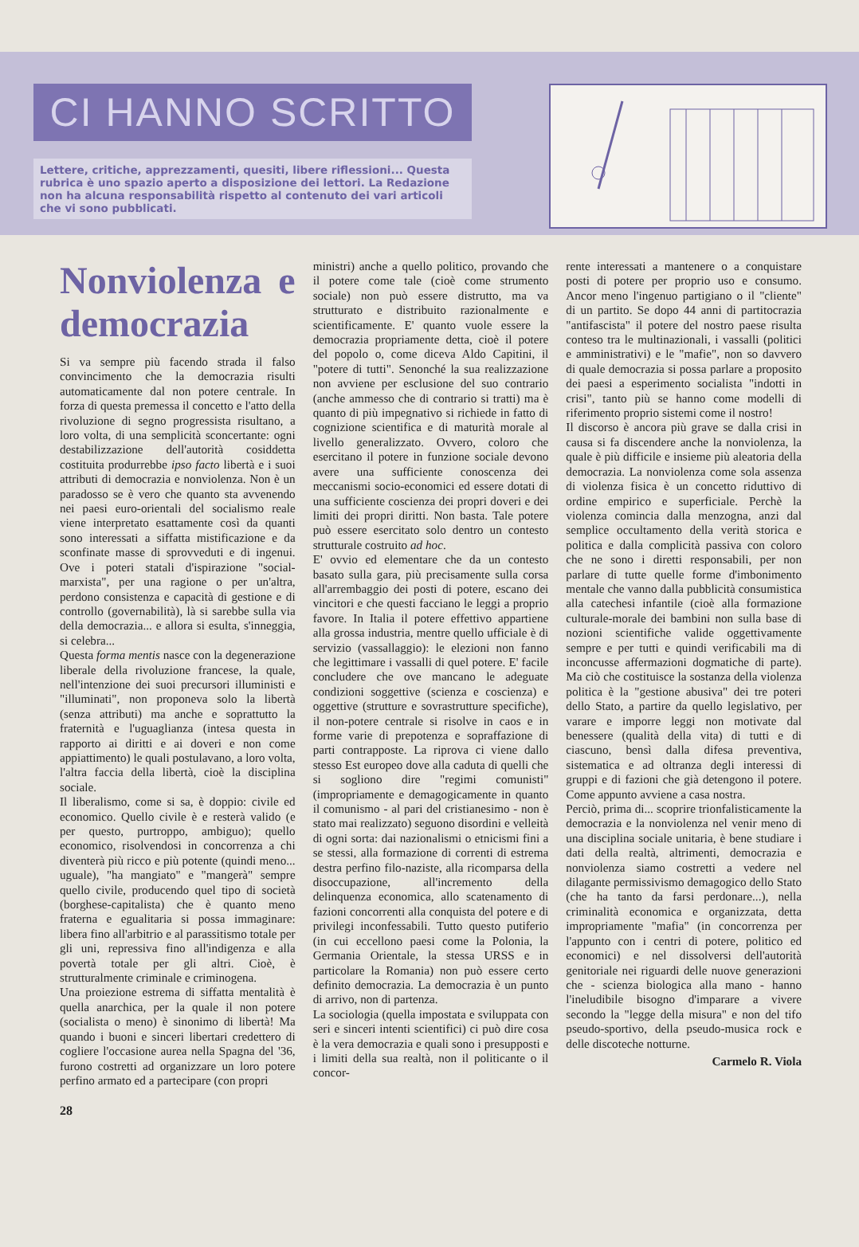CI HANNO SCRITTO
Lettere, critiche, apprezzamenti, quesiti, libere riflessioni... Questa rubrica è uno spazio aperto a disposizione dei lettori. La Redazione non ha alcuna responsabilità rispetto al contenuto dei vari articoli che vi sono pubblicati.
Nonviolenza e democrazia
Si va sempre più facendo strada il falso convincimento che la democrazia risulti automaticamente dal non potere centrale. In forza di questa premessa il concetto e l'atto della rivoluzione di segno progressista risultano, a loro volta, di una semplicità sconcertante: ogni destabilizzazione dell'autorità cosiddetta costituita produrrebbe ipso facto libertà e i suoi attributi di democrazia e nonviolenza. Non è un paradosso se è vero che quanto sta avvenendo nei paesi euro-orientali del socialismo reale viene interpretato esattamente così da quanti sono interessati a siffatta mistificazione e da sconfinate masse di sprovveduti e di ingenui. Ove i poteri statali d'ispirazione "social-marxista", per una ragione o per un'altra, perdono consistenza e capacità di gestione e di controllo (governabilità), là si sarebbe sulla via della democrazia... e allora si esulta, s'inneggia, si celebra...
Questa forma mentis nasce con la degenerazione liberale della rivoluzione francese, la quale, nell'intenzione dei suoi precursori illuministi e "illuminati", non proponeva solo la libertà (senza attributi) ma anche e soprattutto la fraternità e l'uguaglianza (intesa questa in rapporto ai diritti e ai doveri e non come appiattimento) le quali postulavano, a loro volta, l'altra faccia della libertà, cioè la disciplina sociale.
Il liberalismo, come si sa, è doppio: civile ed economico. Quello civile è e resterà valido (e per questo, purtroppo, ambiguo); quello economico, risolvendosi in concorrenza a chi diventerà più ricco e più potente (quindi meno... uguale), "ha mangiato" e "mangerà" sempre quello civile, producendo quel tipo di società (borghese-capitalista) che è quanto meno fraterna e egualitaria si possa immaginare: libera fino all'arbitrio e al parassitismo totale per gli uni, repressiva fino all'indigenza e alla povertà totale per gli altri. Cioè, è strutturalmente criminale e criminogena.
Una proiezione estrema di siffatta mentalità è quella anarchica, per la quale il non potere (socialista o meno) è sinonimo di libertà! Ma quando i buoni e sinceri libertari credettero di cogliere l'occasione aurea nella Spagna del '36, furono costretti ad organizzare un loro potere perfino armato ed a partecipare (con propri
ministri) anche a quello politico, provando che il potere come tale (cioè come strumento sociale) non può essere distrutto, ma va strutturato e distribuito razionalmente e scientificamente. E' quanto vuole essere la democrazia propriamente detta, cioè il potere del popolo o, come diceva Aldo Capitini, il "potere di tutti". Senonché la sua realizzazione non avviene per esclusione del suo contrario (anche ammesso che di contrario si tratti) ma è quanto di più impegnativo si richiede in fatto di cognizione scientifica e di maturità morale al livello generalizzato. Ovvero, coloro che esercitano il potere in funzione sociale devono avere una sufficiente conoscenza dei meccanismi socio-economici ed essere dotati di una sufficiente coscienza dei propri doveri e dei limiti dei propri diritti. Non basta. Tale potere può essere esercitato solo dentro un contesto strutturale costruito ad hoc.
E' ovvio ed elementare che da un contesto basato sulla gara, più precisamente sulla corsa all'arrembaggio dei posti di potere, escano dei vincitori e che questi facciano le leggi a proprio favore. In Italia il potere effettivo appartiene alla grossa industria, mentre quello ufficiale è di servizio (vassallaggio): le elezioni non fanno che legittimare i vassalli di quel potere. E' facile concludere che ove mancano le adeguate condizioni soggettive (scienza e coscienza) e oggettive (strutture e sovrastrutture specifiche), il non-potere centrale si risolve in caos e in forme varie di prepotenza e sopraffazione di parti contrapposte. La riprova ci viene dallo stesso Est europeo dove alla caduta di quelli che si sogliono dire "regimi comunisti" (impropriamente e demagogicamente in quanto il comunismo - al pari del cristianesimo - non è stato mai realizzato) seguono disordini e velleità di ogni sorta: dai nazionalismi o etnicismi fini a se stessi, alla formazione di correnti di estrema destra perfino filo-naziste, alla ricomparsa della disoccupazione, all'incremento della delinquenza economica, allo scatenamento di fazioni concorrenti alla conquista del potere e di privilegi inconfessabili. Tutto questo putiferio (in cui eccellono paesi come la Polonia, la Germania Orientale, la stessa URSS e in particolare la Romania) non può essere certo definito democrazia. La democrazia è un punto di arrivo, non di partenza.
La sociologia (quella impostata e sviluppata con seri e sinceri intenti scientifici) ci può dire cosa è la vera democrazia e quali sono i presupposti e i limiti della sua realtà, non il politicante o il concor-
rente interessati a mantenere o a conquistare posti di potere per proprio uso e consumo. Ancor meno l'ingenuo partigiano o il "cliente" di un partito. Se dopo 44 anni di partitocrazia "antifascista" il potere del nostro paese risulta conteso tra le multinazionali, i vassalli (politici e amministrativi) e le "mafie", non so davvero di quale democrazia si possa parlare a proposito dei paesi a esperimento socialista "indotti in crisi", tanto più se hanno come modelli di riferimento proprio sistemi come il nostro!
Il discorso è ancora più grave se dalla crisi in causa si fa discendere anche la nonviolenza, la quale è più difficile e insieme più aleatoria della democrazia. La nonviolenza come sola assenza di violenza fisica è un concetto riduttivo di ordine empirico e superficiale. Perchè la violenza comincia dalla menzogna, anzi dal semplice occultamento della verità storica e politica e dalla complicità passiva con coloro che ne sono i diretti responsabili, per non parlare di tutte quelle forme d'imbonimento mentale che vanno dalla pubblicità consumistica alla catechesi infantile (cioè alla formazione culturale-morale dei bambini non sulla base di nozioni scientifiche valide oggettivamente sempre e per tutti e quindi verificabili ma di inconcusse affermazioni dogmatiche di parte). Ma ciò che costituisce la sostanza della violenza politica è la "gestione abusiva" dei tre poteri dello Stato, a partire da quello legislativo, per varare e imporre leggi non motivate dal benessere (qualità della vita) di tutti e di ciascuno, bensì dalla difesa preventiva, sistematica e ad oltranza degli interessi di gruppi e di fazioni che già detengono il potere. Come appunto avviene a casa nostra.
Perciò, prima di... scoprire trionfalisticamente la democrazia e la nonviolenza nel venir meno di una disciplina sociale unitaria, è bene studiare i dati della realtà, altrimenti, democrazia e nonviolenza siamo costretti a vedere nel dilagante permissivismo demagogico dello Stato (che ha tanto da farsi perdonare...), nella criminalità economica e organizzata, detta impropriamente "mafia" (in concorrenza per l'appunto con i centri di potere, politico ed economici) e nel dissolversi dell'autorità genitoriale nei riguardi delle nuove generazioni che - scienza biologica alla mano - hanno l'ineludibile bisogno d'imparare a vivere secondo la "legge della misura" e non del tifo pseudo-sportivo, della pseudo-musica rock e delle discoteche notturne.
Carmelo R. Viola
28